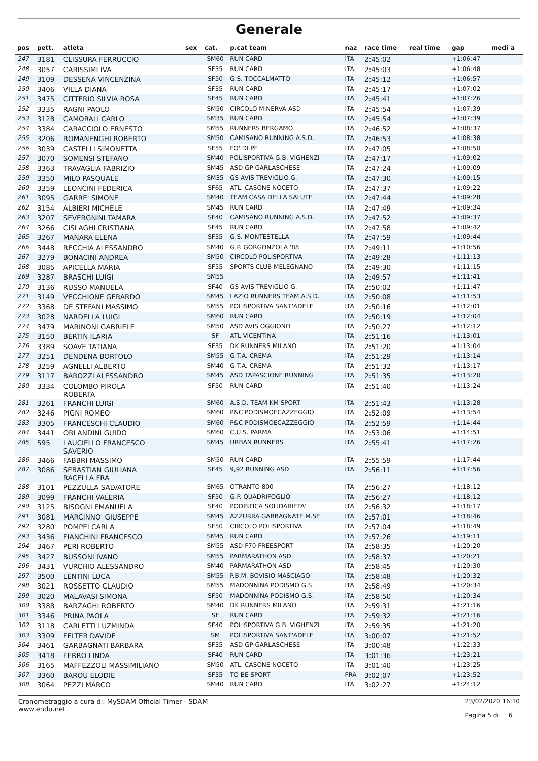Generale
| pos | pett. | atleta | sex | cat. | p.cat team | naz | race time | real time | gap | medi a |
| --- | --- | --- | --- | --- | --- | --- | --- | --- | --- | --- |
| 247 | 3181 | CLISSURA FERRUCCIO | | SM60 | RUN CARD | ITA | 2:45:02 | | +1:06:47 | |
| 248 | 3057 | CARISSIMI IVA | | SF35 | RUN CARD | ITA | 2:45:03 | | +1:06:48 | |
| 249 | 3109 | DESSENA VINCENZINA | | SF50 | G.S. TOCCALMATTO | ITA | 2:45:12 | | +1:06:57 | |
| 250 | 3406 | VILLA DIANA | | SF35 | RUN CARD | ITA | 2:45:17 | | +1:07:02 | |
| 251 | 3475 | CITTERIO SILVIA ROSA | | SF45 | RUN CARD | ITA | 2:45:41 | | +1:07:26 | |
| 252 | 3335 | RAGNI PAOLO | | SM50 | CIRCOLO MINERVA ASD | ITA | 2:45:54 | | +1:07:39 | |
| 253 | 3128 | CAMORALI CARLO | | SM35 | RUN CARD | ITA | 2:45:54 | | +1:07:39 | |
| 254 | 3384 | CARACCIOLO ERNESTO | | SM55 | RUNNERS BERGAMO | ITA | 2:46:52 | | +1:08:37 | |
| 255 | 3206 | ROMANENGHI ROBERTO | | SM50 | CAMISANO RUNNING A.S.D. | ITA | 2:46:53 | | +1:08:38 | |
| 256 | 3039 | CASTELLI SIMONETTA | | SF55 | FO' DI PE | ITA | 2:47:05 | | +1:08:50 | |
| 257 | 3070 | SOMENSI STEFANO | | SM40 | POLISPORTIVA G.B. VIGHENZI | ITA | 2:47:17 | | +1:09:02 | |
| 258 | 3363 | TRAVAGLIA FABRIZIO | | SM45 | ASD GP GARLASCHESE | ITA | 2:47:24 | | +1:09:09 | |
| 259 | 3350 | MILO PASQUALE | | SM35 | GS AVIS TREVIGLIO G. | ITA | 2:47:30 | | +1:09:15 | |
| 260 | 3359 | LEONCINI FEDERICA | | SF65 | ATL. CASONE NOCETO | ITA | 2:47:37 | | +1:09:22 | |
| 261 | 3095 | GARRE' SIMONE | | SM40 | TEAM CASA DELLA SALUTE | ITA | 2:47:44 | | +1:09:28 | |
| 262 | 3154 | ALBIERI MICHELE | | SM45 | RUN CARD | ITA | 2:47:49 | | +1:09:34 | |
| 263 | 3207 | SEVERGNINI TAMARA | | SF40 | CAMISANO RUNNING A.S.D. | ITA | 2:47:52 | | +1:09:37 | |
| 264 | 3266 | CISLAGHI CRISTIANA | | SF45 | RUN CARD | ITA | 2:47:58 | | +1:09:42 | |
| 265 | 3267 | MANARA ELENA | | SF35 | G.S. MONTESTELLA | ITA | 2:47:59 | | +1:09:44 | |
| 266 | 3448 | RECCHIA ALESSANDRO | | SM40 | G.P. GORGONZOLA '88 | ITA | 2:49:11 | | +1:10:56 | |
| 267 | 3279 | BONACINI ANDREA | | SM50 | CIRCOLO POLISPORTIVA | ITA | 2:49:28 | | +1:11:13 | |
| 268 | 3085 | APICELLA MARIA | | SF55 | SPORTS CLUB MELEGNANO | ITA | 2:49:30 | | +1:11:15 | |
| 269 | 3287 | BRASCHI LUIGI | | SM55 | | ITA | 2:49:57 | | +1:11:41 | |
| 270 | 3136 | RUSSO MANUELA | | SF40 | GS AVIS TREVIGLIO G. | ITA | 2:50:02 | | +1:11:47 | |
| 271 | 3149 | VECCHIONE GERARDO | | SM45 | LAZIO RUNNERS TEAM A.S.D. | ITA | 2:50:08 | | +1:11:53 | |
| 272 | 3368 | DE STEFANI MASSIMO | | SM55 | POLISPORTIVA SANT'ADELE | ITA | 2:50:16 | | +1:12:01 | |
| 273 | 3028 | NARDELLA LUIGI | | SM60 | RUN CARD | ITA | 2:50:19 | | +1:12:04 | |
| 274 | 3479 | MARINONI GABRIELE | | SM50 | ASD AVIS OGGIONO | ITA | 2:50:27 | | +1:12:12 | |
| 275 | 3150 | BERTIN ILARIA | | SF | ATL.VICENTINA | ITA | 2:51:16 | | +1:13:01 | |
| 276 | 3389 | SOAVE TATIANA | | SF35 | DK RUNNERS MILANO | ITA | 2:51:20 | | +1:13:04 | |
| 277 | 3251 | DENDENA BORTOLO | | SM55 | G.T.A. CREMA | ITA | 2:51:29 | | +1:13:14 | |
| 278 | 3259 | AGNELLI ALBERTO | | SM40 | G.T.A. CREMA | ITA | 2:51:32 | | +1:13:17 | |
| 279 | 3117 | BAROZZI ALESSANDRO | | SM45 | ASD TAPASCIONE RUNNING | ITA | 2:51:35 | | +1:13:20 | |
| 280 | 3334 | COLOMBO PIROLA ROBERTA | | SF50 | RUN CARD | ITA | 2:51:40 | | +1:13:24 | |
| 281 | 3261 | FRANCHI LUIGI | | SM60 | A.S.D. TEAM KM SPORT | ITA | 2:51:43 | | +1:13:28 | |
| 282 | 3246 | PIGNI ROMEO | | SM60 | P&C PODISMOECAZZEGGIO | ITA | 2:52:09 | | +1:13:54 | |
| 283 | 3305 | FRANCESCHI CLAUDIO | | SM60 | P&C PODISMOECAZZEGGIO | ITA | 2:52:59 | | +1:14:44 | |
| 284 | 3441 | ORLANDINI GUIDO | | SM60 | C.U.S. PARMA | ITA | 2:53:06 | | +1:14:51 | |
| 285 | 595 | LAUCIELLO FRANCESCO SAVERIO | | SM45 | URBAN RUNNERS | ITA | 2:55:41 | | +1:17:26 | |
| 286 | 3466 | FABBRI MASSIMO | | SM50 | RUN CARD | ITA | 2:55:59 | | +1:17:44 | |
| 287 | 3086 | SEBASTIAN GIULIANA RACELLA FRA | | SF45 | 9,92 RUNNING ASD | ITA | 2:56:11 | | +1:17:56 | |
| 288 | 3101 | PEZZULLA SALVATORE | | SM65 | OTRANTO 800 | ITA | 2:56:27 | | +1:18:12 | |
| 289 | 3099 | FRANCHI VALERIA | | SF50 | G.P. QUADRIFOGLIO | ITA | 2:56:27 | | +1:18:12 | |
| 290 | 3125 | BISOGNI EMANUELA | | SF40 | PODISTICA SOLIDARIETA' | ITA | 2:56:32 | | +1:18:17 | |
| 291 | 3081 | MARCINNO' GIUSEPPE | | SM45 | AZZURRA GARBAGNATE M.SE | ITA | 2:57:01 | | +1:18:46 | |
| 292 | 3280 | POMPEI CARLA | | SF50 | CIRCOLO POLISPORTIVA | ITA | 2:57:04 | | +1:18:49 | |
| 293 | 3436 | FIANCHINI FRANCESCO | | SM45 | RUN CARD | ITA | 2:57:26 | | +1:19:11 | |
| 294 | 3467 | PERI ROBERTO | | SM55 | ASD F70 FREESPORT | ITA | 2:58:35 | | +1:20:20 | |
| 295 | 3427 | BUSSONI IVANO | | SM55 | PARMARATHON ASD | ITA | 2:58:37 | | +1:20:21 | |
| 296 | 3431 | VURCHIO ALESSANDRO | | SM40 | PARMARATHON ASD | ITA | 2:58:45 | | +1:20:30 | |
| 297 | 3500 | LENTINI LUCA | | SM55 | P.B.M. BOVISIO MASCIAGO | ITA | 2:58:48 | | +1:20:32 | |
| 298 | 3021 | ROSSETTO CLAUDIO | | SM55 | MADONNINA PODISMO G.S. | ITA | 2:58:49 | | +1:20:34 | |
| 299 | 3020 | MALAVASI SIMONA | | SF50 | MADONNINA PODISMO G.S. | ITA | 2:58:50 | | +1:20:34 | |
| 300 | 3388 | BARZAGHI ROBERTO | | SM40 | DK RUNNERS MILANO | ITA | 2:59:31 | | +1:21:16 | |
| 301 | 3346 | PRINA PAOLA | | SF | RUN CARD | ITA | 2:59:32 | | +1:21:16 | |
| 302 | 3118 | CARLETTI LUZMINDA | | SF40 | POLISPORTIVA G.B. VIGHENZI | ITA | 2:59:35 | | +1:21:20 | |
| 303 | 3309 | FELTER DAVIDE | | SM | POLISPORTIVA SANT'ADELE | ITA | 3:00:07 | | +1:21:52 | |
| 304 | 3461 | GARBAGNATI BARBARA | | SF35 | ASD GP GARLASCHESE | ITA | 3:00:48 | | +1:22:33 | |
| 305 | 3418 | FERRO LINDA | | SF40 | RUN CARD | ITA | 3:01:36 | | +1:23:21 | |
| 306 | 3165 | MAFFEZZOLI MASSIMILIANO | | SM50 | ATL. CASONE NOCETO | ITA | 3:01:40 | | +1:23:25 | |
| 307 | 3360 | BAROU ELODIE | | SF35 | TO BE SPORT | FRA | 3:02:07 | | +1:23:52 | |
| 308 | 3064 | PEZZI MARCO | | SM40 | RUN CARD | ITA | 3:02:27 | | +1:24:12 | |
Cronometraggio a cura di: MySDAM Official Timer - SDAM
www.endu.net
23/02/2020 16:10
Pagina 5 di 6